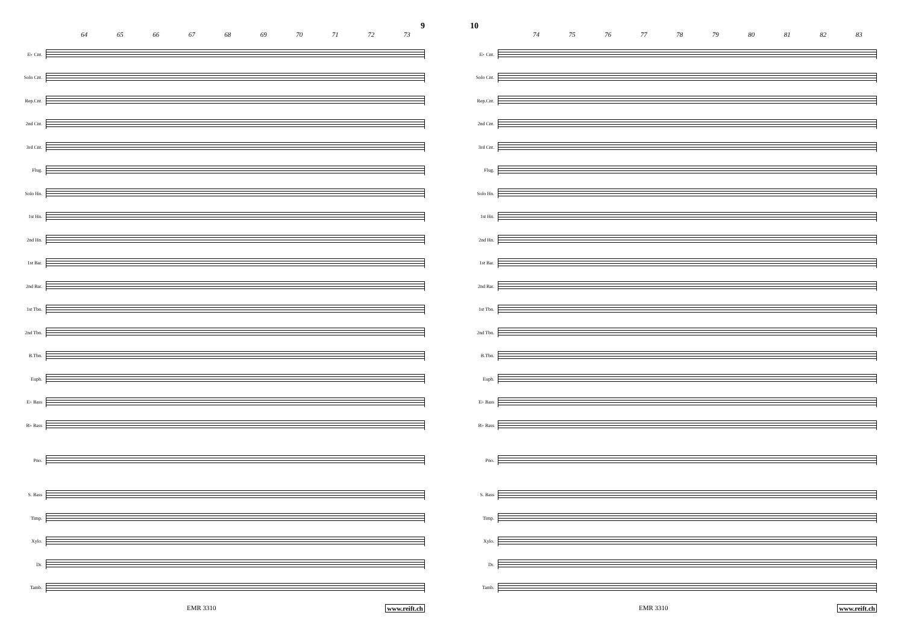9
64 65 66 67 68 69 70 71 72 73
E♭ Cnt.
Solo Cnt.
Rep.Cnt.
2nd Cnt.
3rd Cnt.
Flug.
Solo Hn.
1st Hn.
2nd Hn.
1st Bar.
2nd Bar.
1st Tbn.
2nd Tbn.
B.Tbn.
Euph.
E♭ Bass
B♭ Bass
Pno.
S. Bass
Timp.
Xylo.
Dr.
Tamb.
EMR 3310 www.reift.ch
10
74 75 76 77 78 79 80 81 82 83
E♭ Cnt.
Solo Cnt.
Rep.Cnt.
2nd Cnt.
3rd Cnt.
Flug.
Solo Hn.
1st Hn.
2nd Hn.
1st Bar.
2nd Bar.
1st Tbn.
2nd Tbn.
B.Tbn.
Euph.
E♭ Bass
B♭ Bass
Pno.
S. Bass
Timp.
Xylo.
Dr.
Tamb.
EMR 3310 www.reift.ch